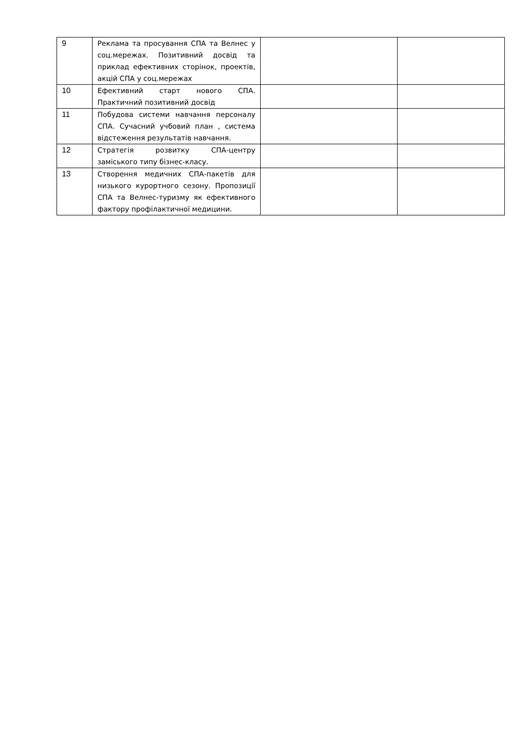| 9 | Реклама та просування СПА та Велнес у соц.мережах. Позитивний досвід та приклад ефективних сторінок, проектів, акцій СПА у соц.мережах | | |
| 10 | Ефективний старт нового СПА. Практичний позитивний досвід | | |
| 11 | Побудова системи навчання персоналу СПА. Сучасний учбовий план , система відстеження результатів навчання. | | |
| 12 | Стратегія розвитку СПА-центру заміського типу бізнес-класу. | | |
| 13 | Створення медичних СПА-пакетів для низького курортного сезону. Пропозиції СПА та Велнес-туризму як ефективного фактору профілактичної медицини. | | |